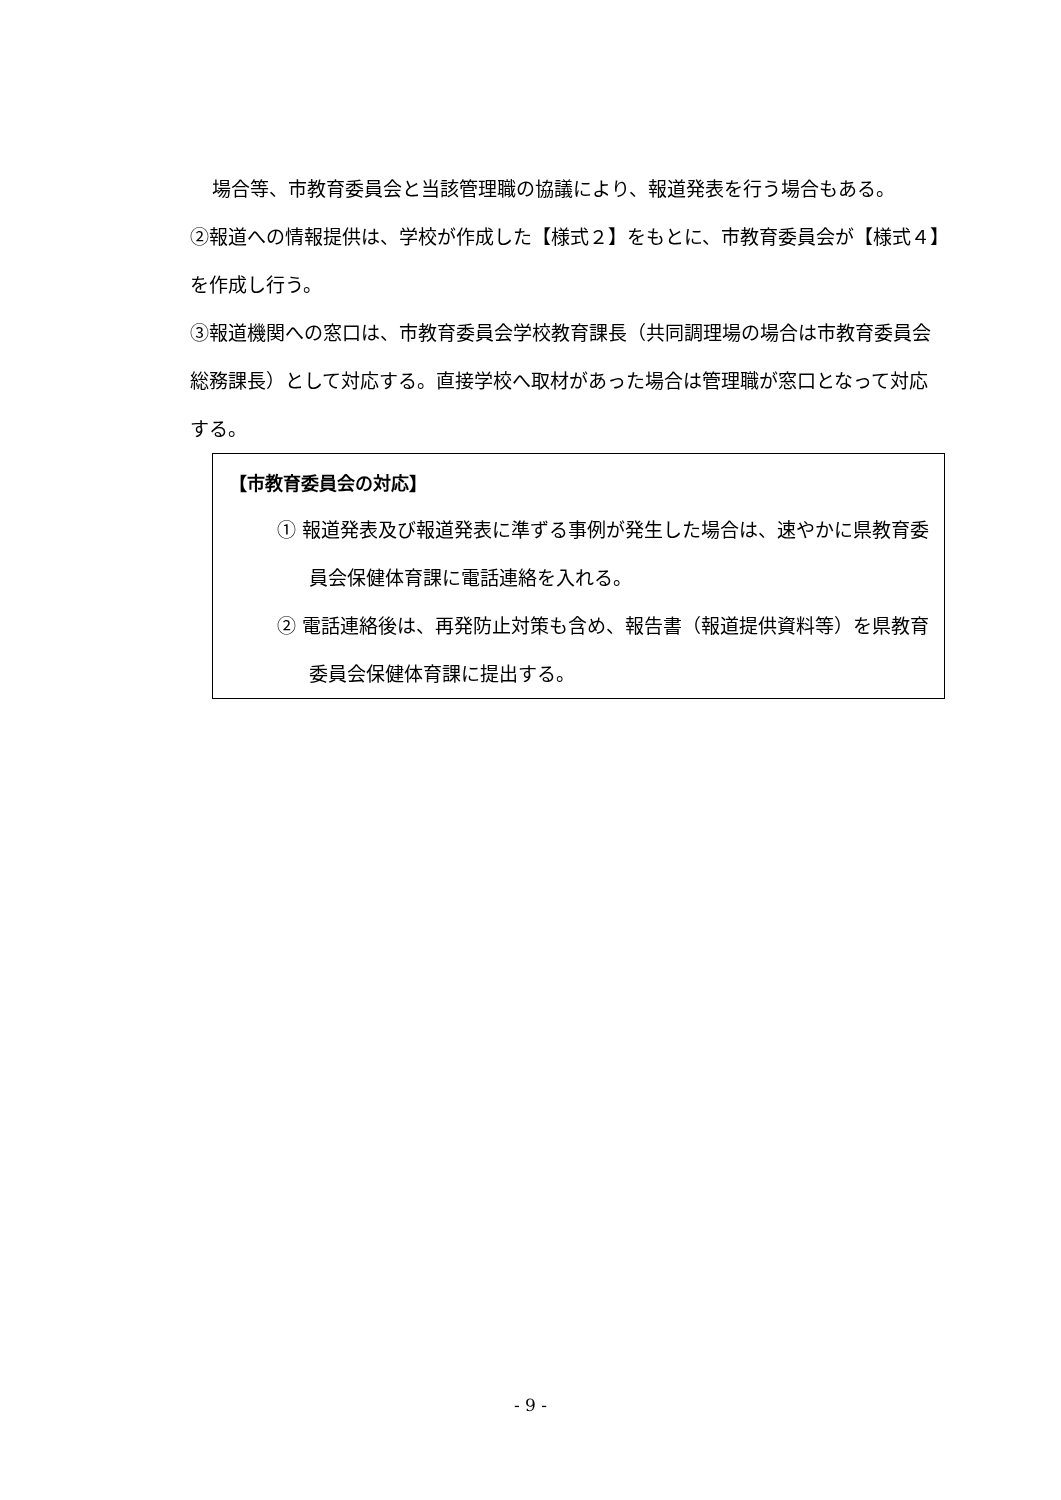場合等、市教育委員会と当該管理職の協議により、報道発表を行う場合もある。
②報道への情報提供は、学校が作成した【様式２】をもとに、市教育委員会が【様式４】を作成し行う。
③報道機関への窓口は、市教育委員会学校教育課長（共同調理場の場合は市教育委員会総務課長）として対応する。直接学校へ取材があった場合は管理職が窓口となって対応する。
【市教育委員会の対応】
① 報道発表及び報道発表に準ずる事例が発生した場合は、速やかに県教育委員会保健体育課に電話連絡を入れる。
② 電話連絡後は、再発防止対策も含め、報告書（報道提供資料等）を県教育委員会保健体育課に提出する。
- 9 -